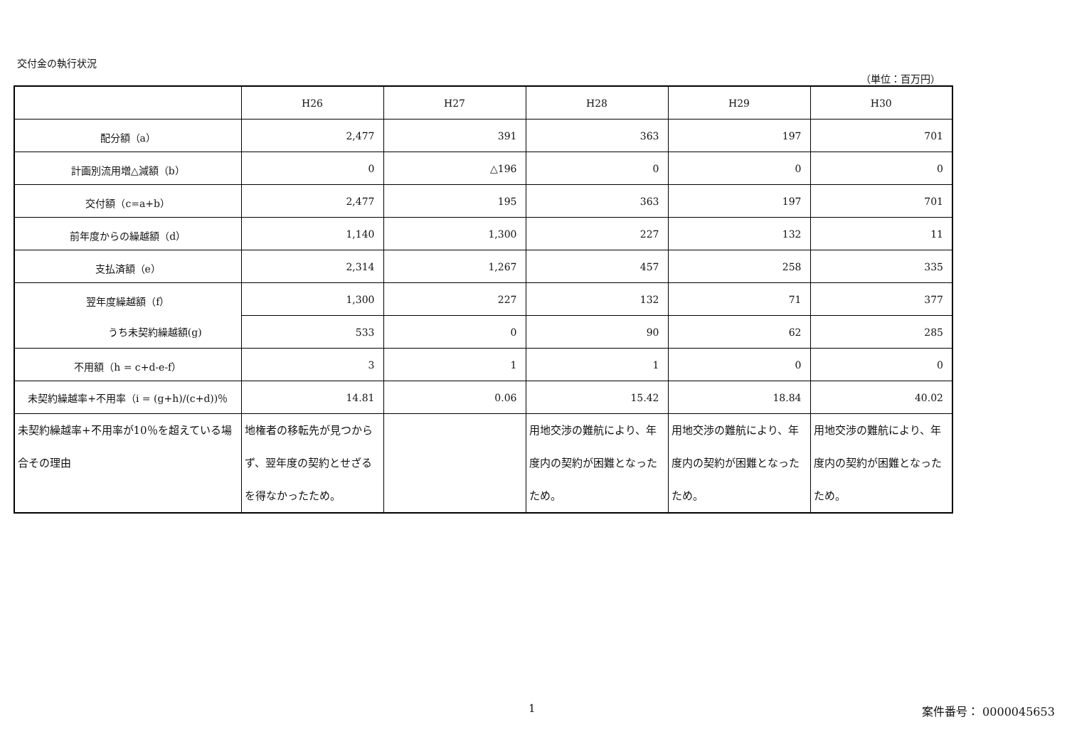交付金の執行状況
（単位：百万円）
| | H26 | H27 | H28 | H29 | H30 |
| 配分額（a） | 2,477 | 391 | 363 | 197 | 701 |
| 計画別流用増△減額（b） | 0 | △196 | 0 | 0 | 0 |
| 交付額（c=a+b） | 2,477 | 195 | 363 | 197 | 701 |
| 前年度からの繰越額（d） | 1,140 | 1,300 | 227 | 132 | 11 |
| 支払済額（e） | 2,314 | 1,267 | 457 | 258 | 335 |
| 翌年度繰越額（f） | 1,300 | 227 | 132 | 71 | 377 |
| うち未契約繰越額(g) | 533 | 0 | 90 | 62 | 285 |
| 不用額（h = c+d-e-f） | 3 | 1 | 1 | 0 | 0 |
| 未契約繰越率+不用率（i = (g+h)/(c+d))％ | 14.81 | 0.06 | 15.42 | 18.84 | 40.02 |
| 未契約繰越率+不用率が10％を超えている場合その理由 | 地権者の移転先が見つからず、翌年度の契約とせざるを得なかったため。 | | 用地交渉の難航により、年度内の契約が困難となったため。 | 用地交渉の難航により、年度内の契約が困難となったため。 | 用地交渉の難航により、年度内の契約が困難となったため。 |
1 案件番号： 0000045653